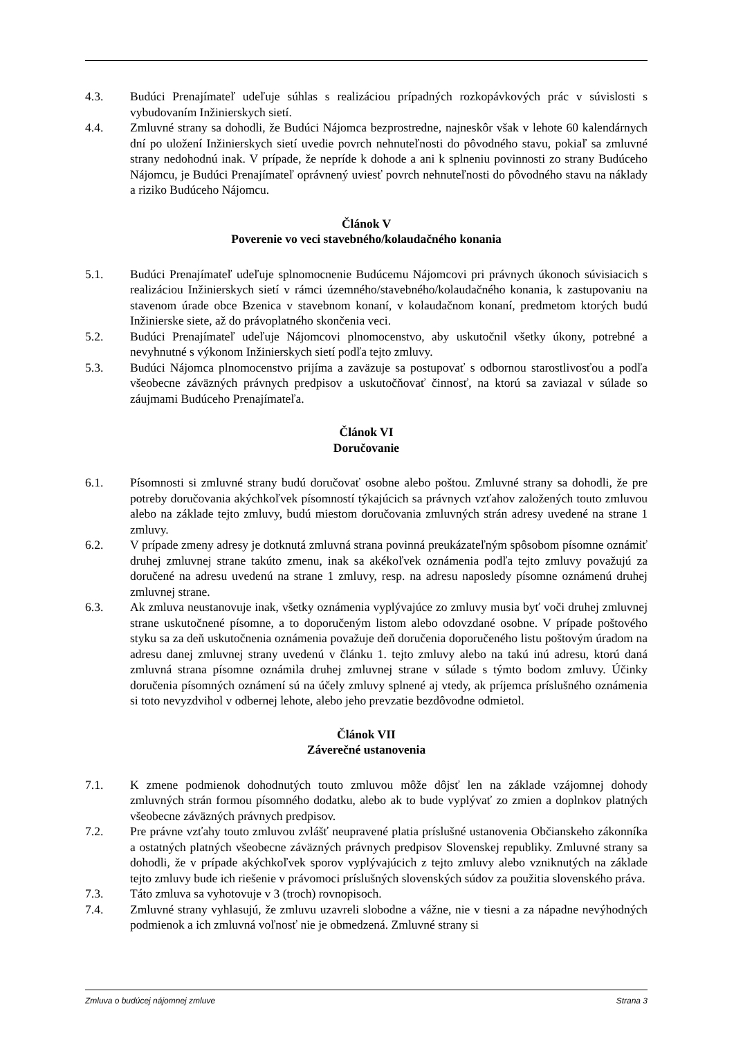4.3. Budúci Prenajímateľ udeľuje súhlas s realizáciou prípadných rozkopávkových prác v súvislosti s vybudovaním Inžinierskych sietí.
4.4. Zmluvné strany sa dohodli, že Budúci Nájomca bezprostredne, najneskôr však v lehote 60 kalendárnych dní po uložení Inžinierskych sietí uvedie povrch nehnuteľnosti do pôvodného stavu, pokiaľ sa zmluvné strany nedohodnú inak. V prípade, že nepríde k dohode a ani k splneniu povinnosti zo strany Budúceho Nájomcu, je Budúci Prenajímateľ oprávnený uviesť povrch nehnuteľnosti do pôvodného stavu na náklady a riziko Budúceho Nájomcu.
Článok V
Poverenie vo veci stavebného/kolaudačného konania
5.1. Budúci Prenajímateľ udeľuje splnomocnenie Budúcemu Nájomcovi pri právnych úkonoch súvisiacich s realizáciou Inžinierskych sietí v rámci územného/stavebného/kolaudačného konania, k zastupovaniu na stavenom úrade obce Bzenica v stavebnom konaní, v kolaudačnom konaní, predmetom ktorých budú Inžinierske siete, až do právoplatného skončenia veci.
5.2. Budúci Prenajímateľ udeľuje Nájomcovi plnomocenstvo, aby uskutočnil všetky úkony, potrebné a nevyhnutné s výkonom Inžinierskych sietí podľa tejto zmluvy.
5.3. Budúci Nájomca plnomocenstvo prijíma a zaväzuje sa postupovať s odbornou starostlivosťou a podľa všeobecne záväzných právnych predpisov a uskutočňovať činnosť, na ktorú sa zaviazal v súlade so záujmami Budúceho Prenajímateľa.
Článok VI
Doručovanie
6.1. Písomnosti si zmluvné strany budú doručovať osobne alebo poštou. Zmluvné strany sa dohodli, že pre potreby doručovania akýchkoľvek písomností týkajúcich sa právnych vzťahov založených touto zmluvou alebo na základe tejto zmluvy, budú miestom doručovania zmluvných strán adresy uvedené na strane 1 zmluvy.
6.2. V prípade zmeny adresy je dotknutá zmluvná strana povinná preukázateľným spôsobom písomne oznámiť druhej zmluvnej strane takúto zmenu, inak sa akékoľvek oznámenia podľa tejto zmluvy považujú za doručené na adresu uvedenú na strane 1 zmluvy, resp. na adresu naposledy písomne oznámenú druhej zmluvnej strane.
6.3. Ak zmluva neustanovuje inak, všetky oznámenia vyplývajúce zo zmluvy musia byť voči druhej zmluvnej strane uskutočnené písomne, a to doporučeným listom alebo odovzdané osobne. V prípade poštového styku sa za deň uskutočnenia oznámenia považuje deň doručenia doporučeného listu poštovým úradom na adresu danej zmluvnej strany uvedenú v článku 1. tejto zmluvy alebo na takú inú adresu, ktorú daná zmluvná strana písomne oznámila druhej zmluvnej strane v súlade s týmto bodom zmluvy. Účinky doručenia písomných oznámení sú na účely zmluvy splnené aj vtedy, ak príjemca príslušného oznámenia si toto nevyzdvihol v odbernej lehote, alebo jeho prevzatie bezdôvodne odmietol.
Článok VII
Záverečné ustanovenia
7.1. K zmene podmienok dohodnutých touto zmluvou môže dôjsť len na základe vzájomnej dohody zmluvných strán formou písomného dodatku, alebo ak to bude vyplývať zo zmien a doplnkov platných všeobecne záväzných právnych predpisov.
7.2. Pre právne vzťahy touto zmluvou zvlášť neupravené platia príslušné ustanovenia Občianskeho zákonníka a ostatných platných všeobecne záväzných právnych predpisov Slovenskej republiky. Zmluvné strany sa dohodli, že v prípade akýchkoľvek sporov vyplývajúcich z tejto zmluvy alebo vzniknutých na základe tejto zmluvy bude ich riešenie v právomoci príslušných slovenských súdov za použitia slovenského práva.
7.3. Táto zmluva sa vyhotovuje v 3 (troch) rovnopisoch.
7.4. Zmluvné strany vyhlasujú, že zmluvu uzavreli slobodne a vážne, nie v tiesni a za nápadne nevýhodných podmienok a ich zmluvná voľnosť nie je obmedzená. Zmluvné strany si
Zmluva o budúcej nájomnej zmluve Strana 3